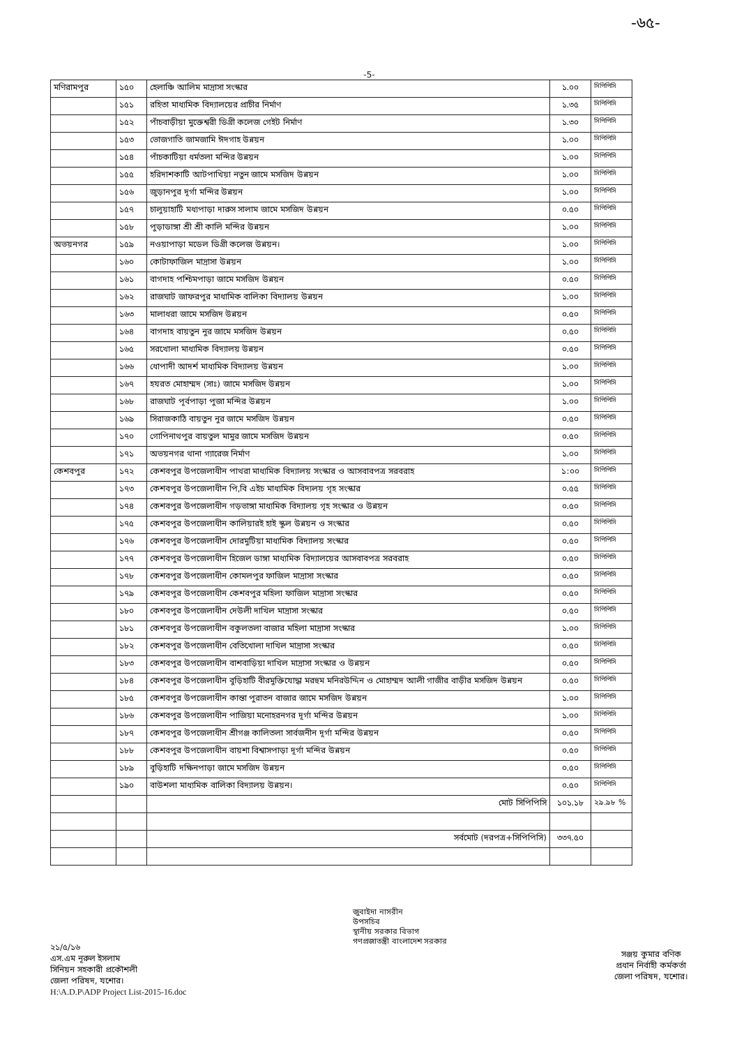-৬৫-
-5-
| মণিরামপুর | ১৫০ | হেলাঞ্চি আলিম মাদ্রাসা সংস্কার | ১.০০ | সিপিপিসি |
| | ১৫১ | রহিতা মাধ্যমিক বিদ্যালয়ের প্রাচীর নির্মাণ | ১.৩৫ | সিপিপিসি |
| | ১৫২ | পাঁচবাড়ীয়া মুক্তেশ্বরী ডিগ্রী কলেজ গেইট নির্মাণ | ১.৩০ | সিপিপিসি |
| | ১৫৩ | ভোজগাতি জামজামি ঈদগাহ উন্নয়ন | ১.০০ | সিপিপিসি |
| | ১৫৪ | পাঁচকাটিয়া ধর্মতলা মন্দির উন্নয়ন | ১.০০ | সিপিপিসি |
| | ১৫৫ | হরিদাশকাটি আটপাখিয়া নতুন জামে মসজিদ উন্নয়ন | ১.০০ | সিপিপিসি |
| | ১৫৬ | জুড়ানপুর দূর্গা মন্দির উন্নয়ন | ১.০০ | সিপিপিসি |
| | ১৫৭ | চালুয়াহাটি মধ্যপাড়া দারুস সালাম জামে মসজিদ উন্নয়ন | ০.৫০ | সিপিপিসি |
| | ১৫৮ | পুড়াডাঙ্গা শ্রী শ্রী কালি মন্দির উন্নয়ন | ১.০০ | সিপিপিসি |
| অভয়নগর | ১৫৯ | নওয়াপাড়া মডেল ডিগ্রী কলেজ উন্নয়ন। | ১.০০ | সিপিপিসি |
| | ১৬০ | কোটাফাজিল মাদ্রাসা উন্নয়ন | ১.০০ | সিপিপিসি |
| | ১৬১ | বাগদাহ পশ্চিমপাড়া জামে মসজিদ উন্নয়ন | ০.৫০ | সিপিপিসি |
| | ১৬২ | রাজঘাট জাফরপুর মাধামিক বালিকা বিদ্যালয় উন্নয়ন | ১.০০ | সিপিপিসি |
| | ১৬৩ | মালাধরা জামে মসজিদ উন্নয়ন | ০.৫০ | সিপিপিসি |
| | ১৬৪ | বাগদাহ বায়তুন নুর জামে মসজিদ উন্নয়ন | ০.৫০ | সিপিপিসি |
| | ১৬৫ | সরখোলা মাধ্যমিক বিদ্যালয় উন্নয়ন | ০.৫০ | সিপিপিসি |
| | ১৬৬ | ধোপাদী আদর্শ মাধ্যমিক বিদ্যালয় উন্নয়ন | ১.০০ | সিপিপিসি |
| | ১৬৭ | হযরত মোহাম্মদ (সাঃ) জামে মসজিদ উন্নয়ন | ১.০০ | সিপিপিসি |
| | ১৬৮ | রাজঘাট পূর্বপাড়া পুজা মন্দির উন্নয়ন | ১.০০ | সিপিপিসি |
| | ১৬৯ | সিরাজকাঠি বায়তুন নুর জামে মসজিদ উন্নয়ন | ০.৫০ | সিপিপিসি |
| | ১৭০ | গোপিনাথপুর বায়তুল মামুর জামে মসজিদ উন্নয়ন | ০.৫০ | সিপিপিসি |
| | ১৭১ | অভয়নগর থানা গ্যারেজ নির্মাণ | ১.০০ | সিপিপিসি |
| কেশবপুর | ১৭২ | কেশবপুর উপজেলাধীন পাথরা মাধ্যমিক বিদ্যালয় সংস্কার ও আসবাবপত্র সরবরাহ | ১:০০ | সিপিপিসি |
| | ১৭৩ | কেশবপুর উপজেলাধীন পি,বি এইচ মাধ্যমিক বিদ্যলয় গৃহ সংস্কার | ০.৫৫ | সিপিপিসি |
| | ১৭৪ | কেশবপুর উপজেলাধীন গড়ভাঙ্গা মাধ্যমিক বিদ্যালয় গৃহ সংস্কার ও উন্নয়ন | ০.৫০ | সিপিপিসি |
| | ১৭৫ | কেশবপুর উপজেলাধীন কালিয়ারই হাই স্কুল উন্নয়ন ও সংস্কার | ০.৫০ | সিপিপিসি |
| | ১৭৬ | কেশবপুর উপজেলাধীন দোরমুটিয়া মাধ্যমিক বিদ্যালয় সংস্কার | ০.৫০ | সিপিপিসি |
| | ১৭৭ | কেশবপুর উপজেলাধীন হিজেল ডাঙ্গা মাধ্যমিক বিদ্যালয়ের আসবাবপত্র সরবরাহ | ০.৫০ | সিপিপিসি |
| | ১৭৮ | কেশবপুর উপজেলাধীন কোমলপুর ফাজিল মাদ্রাসা সংস্কার | ০.৫০ | সিপিপিসি |
| | ১৭৯ | কেশবপুর উপজেলাধীন কেশবপুর মহিলা ফাজিল মাদ্রাসা সংস্কার | ০.৫০ | সিপিপিসি |
| | ১৮০ | কেশবপুর উপজেলাধীন দেউলী দাখিল মাদ্রাসা সংস্কার | ০.৫০ | সিপিপিসি |
| | ১৮১ | কেশবপুর উপজেলাধীন বকুলতলা বাজার মহিলা মাদ্রাসা সংস্কার | ১.০০ | সিপিপিসি |
| | ১৮২ | কেশবপুর উপজেলাধীন বেতিখোলা দাখিল মাদ্রাসা সংস্কার | ০.৫০ | সিপিপিসি |
| | ১৮৩ | কেশবপুর উপজেলাধীন বাশবাড়িয়া দাখিল মাদ্রাসা সংস্কার ও উন্নয়ন | ০.৫০ | সিপিপিসি |
| | ১৮৪ | কেশবপুর উপজেলাধীন বুড়িহাটি বীরমুক্তিযোদ্ধা মরহুম মনিরউদ্দিন ও মোহাম্মদ আলী গাজীর বাড়ীর মসজিদ উন্নয়ন | ০.৫০ | সিপিপিসি |
| | ১৮৫ | কেশবপুর উপজেলাধীন কান্তা পুরাতন বাজার জামে মসজিদ উন্নয়ন | ১.০০ | সিপিপিসি |
| | ১৮৬ | কেশবপুর উপজেলাধীন পাজিয়া মনোহরনগর দূর্গা মন্দির উন্নয়ন | ১.০০ | সিপিপিসি |
| | ১৮৭ | কেশবপুর উপজেলাধীন শ্রীগঞ্জ কালিতলা সার্বজনীন দূর্গা মন্দির উন্নয়ন | ০.৫০ | সিপিপিসি |
| | ১৮৮ | কেশবপুর উপজেলাধীন বায়শা বিশ্বাসপাড়া দূর্গা মন্দির উন্নয়ন | ০.৫০ | সিপিপিসি |
| | ১৮৯ | বুড়িহাটি দক্ষিনপাড়া জামে মসজিদ উন্নয়ন | ০.৫০ | সিপিপিসি |
| | ১৯০ | বাউশলা মাধ্যমিক বালিকা বিদ্যালয় উন্নয়ন। | ০.৫০ | সিপিপিসি |
| | | মোট সিপিপিসি | ১০১.১৮ | ২৯.৯৮ % |
| | | সর্বমোট (দরপত্র+সিপিপিসি) | ৩৩৭.৫০ | |
২১/৫/১৬
এস.এম নূরুল ইসলাম
সিনিয়ন সহকারী প্রকৌশলী
জেলা পরিষদ, যশোর।
H:\A.D.P\ADP Project List-2015-16.doc
জুবাইদা নাসরীন
উপসচিব
স্থানীয় সরকার বিভাগ
গণপ্রজাতন্ত্রী বাংলাদেশ সরকার
সঞ্জয় কুমার বণিক
প্রধান নির্বাহী কর্মকর্তা
জেলা পরিষদ, যশোর।